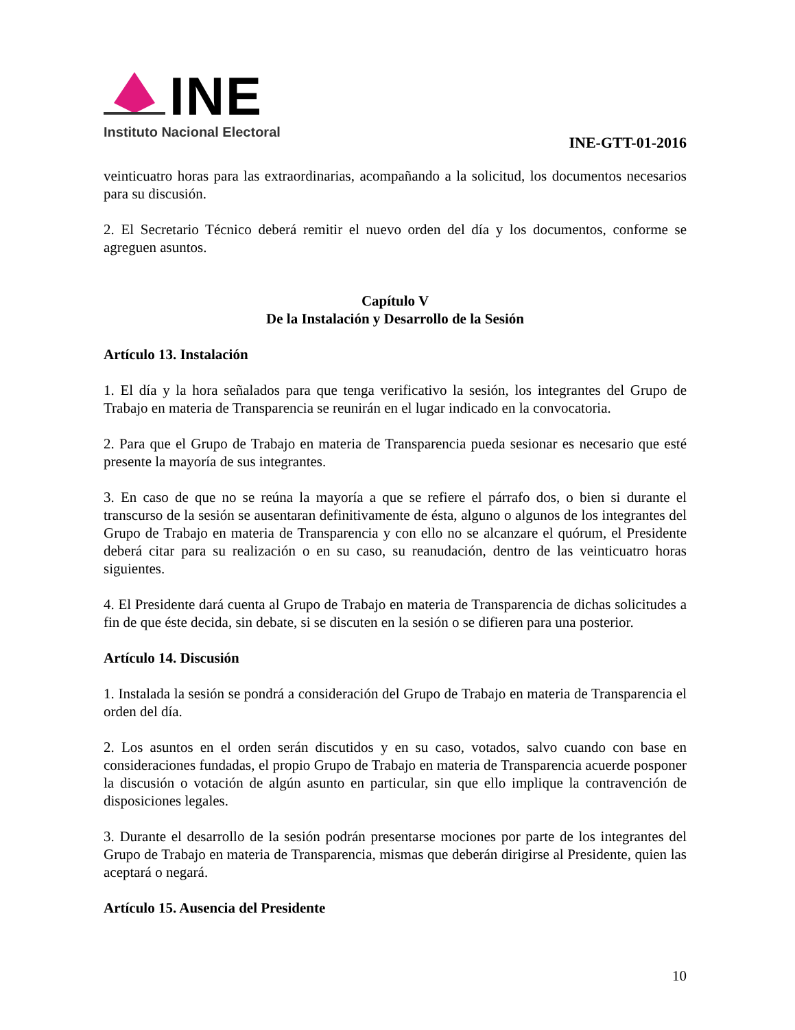INE
Instituto Nacional Electoral
INE-GTT-01-2016
veinticuatro horas para las extraordinarias, acompañando a la solicitud, los documentos necesarios para su discusión.
2. El Secretario Técnico deberá remitir el nuevo orden del día y los documentos, conforme se agreguen asuntos.
Capítulo V
De la Instalación y Desarrollo de la Sesión
Artículo 13. Instalación
1. El día y la hora señalados para que tenga verificativo la sesión, los integrantes del Grupo de Trabajo en materia de Transparencia se reunirán en el lugar indicado en la convocatoria.
2. Para que el Grupo de Trabajo en materia de Transparencia pueda sesionar es necesario que esté presente la mayoría de sus integrantes.
3. En caso de que no se reúna la mayoría a que se refiere el párrafo dos, o bien si durante el transcurso de la sesión se ausentaran definitivamente de ésta, alguno o algunos de los integrantes del Grupo de Trabajo en materia de Transparencia y con ello no se alcanzare el quórum, el Presidente deberá citar para su realización o en su caso, su reanudación, dentro de las veinticuatro horas siguientes.
4. El Presidente dará cuenta al Grupo de Trabajo en materia de Transparencia de dichas solicitudes a fin de que éste decida, sin debate, si se discuten en la sesión o se difieren para una posterior.
Artículo 14. Discusión
1. Instalada la sesión se pondrá a consideración del Grupo de Trabajo en materia de Transparencia el orden del día.
2. Los asuntos en el orden serán discutidos y en su caso, votados, salvo cuando con base en consideraciones fundadas, el propio Grupo de Trabajo en materia de Transparencia acuerde posponer la discusión o votación de algún asunto en particular, sin que ello implique la contravención de disposiciones legales.
3. Durante el desarrollo de la sesión podrán presentarse mociones por parte de los integrantes del Grupo de Trabajo en materia de Transparencia, mismas que deberán dirigirse al Presidente, quien las aceptará o negará.
Artículo 15. Ausencia del Presidente
10